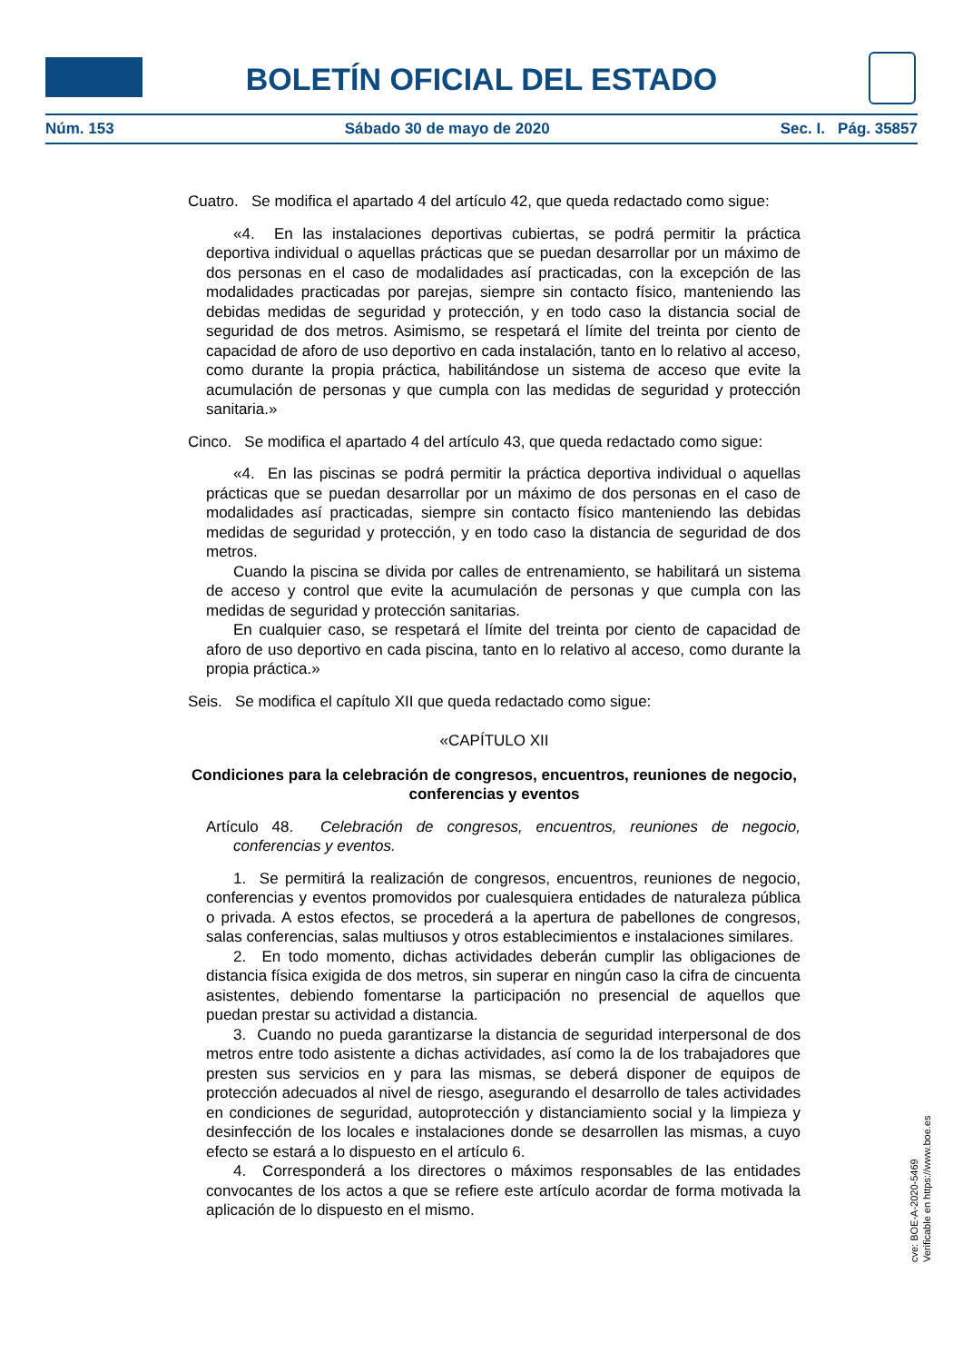BOLETÍN OFICIAL DEL ESTADO
Núm. 153 Sábado 30 de mayo de 2020 Sec. I. Pág. 35857
Cuatro. Se modifica el apartado 4 del artículo 42, que queda redactado como sigue:
«4. En las instalaciones deportivas cubiertas, se podrá permitir la práctica deportiva individual o aquellas prácticas que se puedan desarrollar por un máximo de dos personas en el caso de modalidades así practicadas, con la excepción de las modalidades practicadas por parejas, siempre sin contacto físico, manteniendo las debidas medidas de seguridad y protección, y en todo caso la distancia social de seguridad de dos metros. Asimismo, se respetará el límite del treinta por ciento de capacidad de aforo de uso deportivo en cada instalación, tanto en lo relativo al acceso, como durante la propia práctica, habilitándose un sistema de acceso que evite la acumulación de personas y que cumpla con las medidas de seguridad y protección sanitaria.»
Cinco. Se modifica el apartado 4 del artículo 43, que queda redactado como sigue:
«4. En las piscinas se podrá permitir la práctica deportiva individual o aquellas prácticas que se puedan desarrollar por un máximo de dos personas en el caso de modalidades así practicadas, siempre sin contacto físico manteniendo las debidas medidas de seguridad y protección, y en todo caso la distancia de seguridad de dos metros.
Cuando la piscina se divida por calles de entrenamiento, se habilitará un sistema de acceso y control que evite la acumulación de personas y que cumpla con las medidas de seguridad y protección sanitarias.
En cualquier caso, se respetará el límite del treinta por ciento de capacidad de aforo de uso deportivo en cada piscina, tanto en lo relativo al acceso, como durante la propia práctica.»
Seis. Se modifica el capítulo XII que queda redactado como sigue:
«CAPÍTULO XII
Condiciones para la celebración de congresos, encuentros, reuniones de negocio, conferencias y eventos
Artículo 48. Celebración de congresos, encuentros, reuniones de negocio, conferencias y eventos.
1. Se permitirá la realización de congresos, encuentros, reuniones de negocio, conferencias y eventos promovidos por cualesquiera entidades de naturaleza pública o privada. A estos efectos, se procederá a la apertura de pabellones de congresos, salas conferencias, salas multiusos y otros establecimientos e instalaciones similares.
2. En todo momento, dichas actividades deberán cumplir las obligaciones de distancia física exigida de dos metros, sin superar en ningún caso la cifra de cincuenta asistentes, debiendo fomentarse la participación no presencial de aquellos que puedan prestar su actividad a distancia.
3. Cuando no pueda garantizarse la distancia de seguridad interpersonal de dos metros entre todo asistente a dichas actividades, así como la de los trabajadores que presten sus servicios en y para las mismas, se deberá disponer de equipos de protección adecuados al nivel de riesgo, asegurando el desarrollo de tales actividades en condiciones de seguridad, autoprotección y distanciamiento social y la limpieza y desinfección de los locales e instalaciones donde se desarrollen las mismas, a cuyo efecto se estará a lo dispuesto en el artículo 6.
4. Corresponderá a los directores o máximos responsables de las entidades convocantes de los actos a que se refiere este artículo acordar de forma motivada la aplicación de lo dispuesto en el mismo.
cve: BOE-A-2020-5469
Verificable en https://www.boe.es